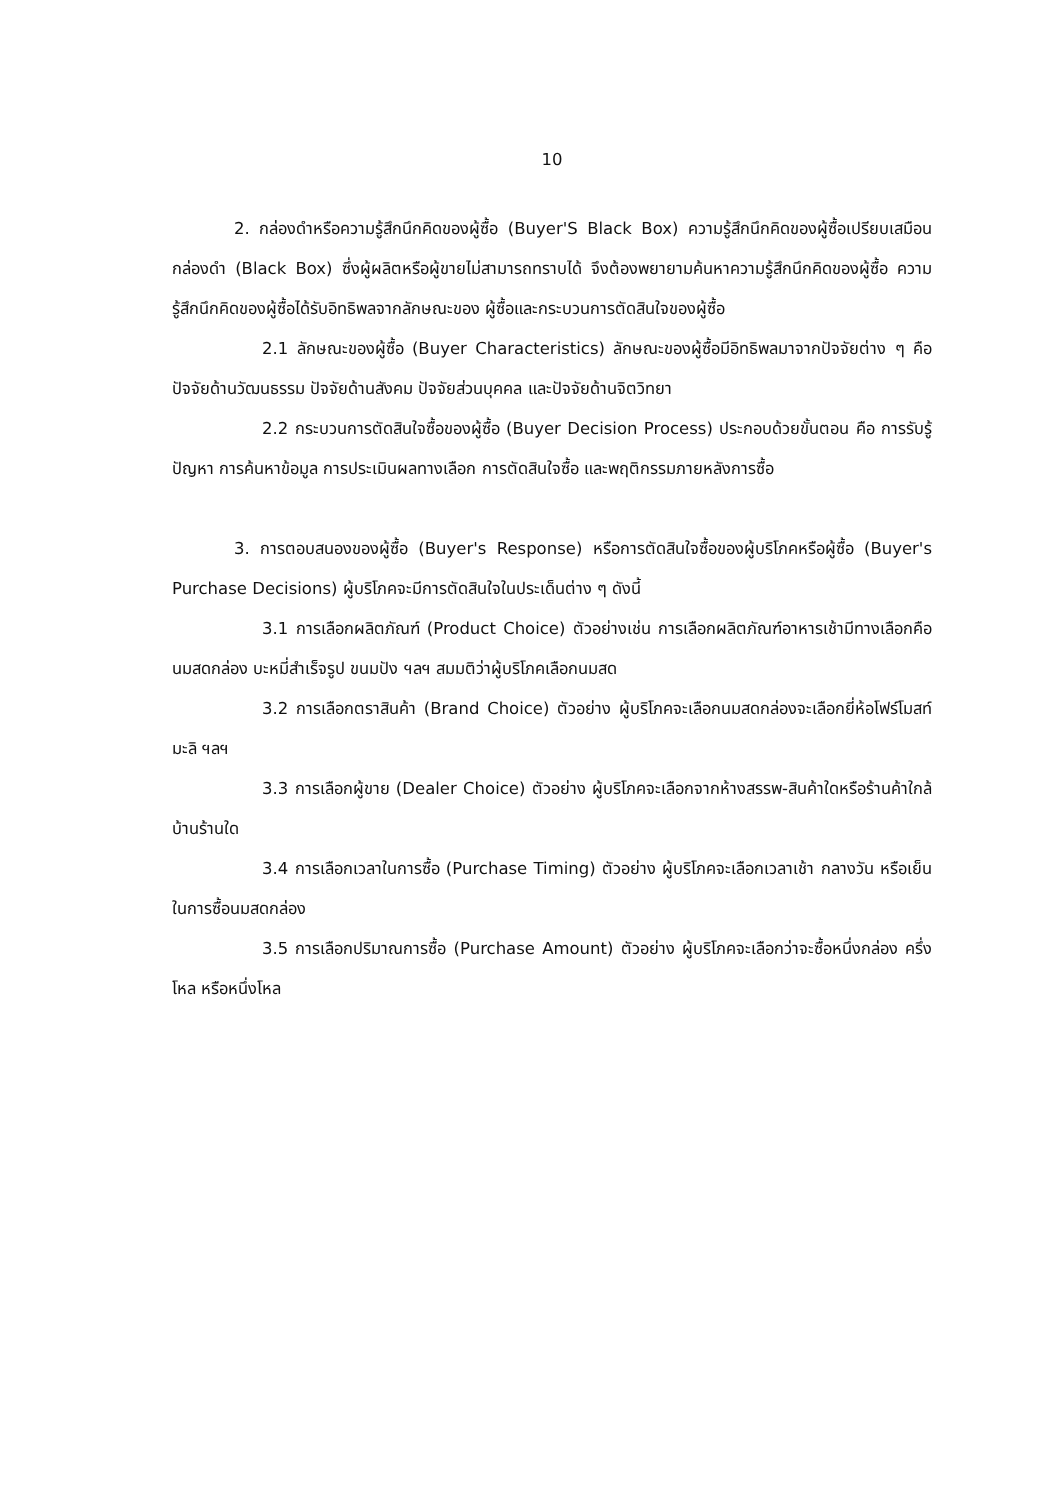10
2. กล่องดำหรือความรู้สึกนึกคิดของผู้ซื้อ (Buyer'S Black Box) ความรู้สึกนึกคิดของผู้ซื้อเปรียบเสมือนกล่องดำ (Black Box) ซึ่งผู้ผลิตหรือผู้ขายไม่สามารถทราบได้ จึงต้องพยายามค้นหาความรู้สึกนึกคิดของผู้ซื้อ ความรู้สึกนึกคิดของผู้ซื้อได้รับอิทธิพลจากลักษณะของ ผู้ซื้อและกระบวนการตัดสินใจของผู้ซื้อ
2.1 ลักษณะของผู้ซื้อ (Buyer Characteristics) ลักษณะของผู้ซื้อมีอิทธิพลมาจากปัจจัยต่าง ๆ คือ ปัจจัยด้านวัฒนธรรม ปัจจัยด้านสังคม ปัจจัยส่วนบุคคล และปัจจัยด้านจิตวิทยา
2.2 กระบวนการตัดสินใจซื้อของผู้ซื้อ (Buyer Decision Process) ประกอบด้วยขั้นตอน คือ การรับรู้ปัญหา การค้นหาข้อมูล การประเมินผลทางเลือก การตัดสินใจซื้อ และพฤติกรรมภายหลังการซื้อ
3. การตอบสนองของผู้ซื้อ (Buyer's Response) หรือการตัดสินใจซื้อของผู้บริโภคหรือผู้ซื้อ (Buyer's Purchase Decisions) ผู้บริโภคจะมีการตัดสินใจในประเด็นต่าง ๆ ดังนี้
3.1 การเลือกผลิตภัณฑ์ (Product Choice) ตัวอย่างเช่น การเลือกผลิตภัณฑ์อาหารเช้ามีทางเลือกคือ นมสดกล่อง บะหมี่สำเร็จรูป ขนมปัง ฯลฯ สมมติว่าผู้บริโภคเลือกนมสด
3.2 การเลือกตราสินค้า (Brand Choice) ตัวอย่าง ผู้บริโภคจะเลือกนมสดกล่องจะเลือกยี่ห้อโฟร์โมสท์ มะลิ ฯลฯ
3.3 การเลือกผู้ขาย (Dealer Choice) ตัวอย่าง ผู้บริโภคจะเลือกจากห้างสรรพ-สินค้าใดหรือร้านค้าใกล้บ้านร้านใด
3.4 การเลือกเวลาในการซื้อ (Purchase Timing) ตัวอย่าง ผู้บริโภคจะเลือกเวลาเช้า กลางวัน หรือเย็น ในการซื้อนมสดกล่อง
3.5 การเลือกปริมาณการซื้อ (Purchase Amount) ตัวอย่าง ผู้บริโภคจะเลือกว่าจะซื้อหนึ่งกล่อง ครึ่งโหล หรือหนึ่งโหล